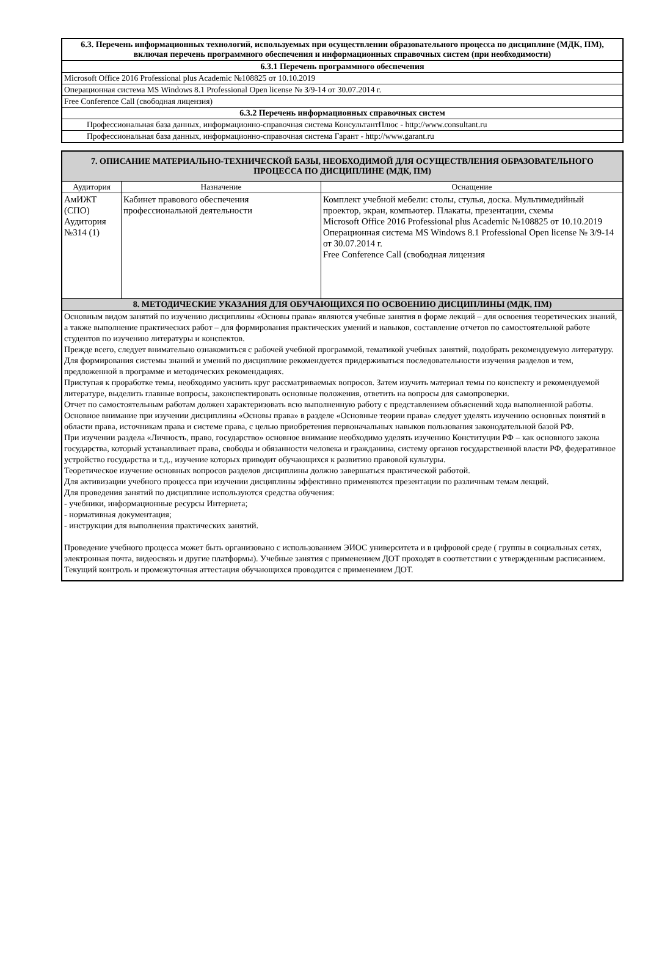| 6.3. Перечень информационных технологий, используемых при осуществлении образовательного процесса по дисциплине (МДК, ПМ), включая перечень программного обеспечения и информационных справочных систем (при необходимости) |
| 6.3.1 Перечень программного обеспечения |
| Microsoft Office 2016 Professional plus Academic №108825 от 10.10.2019 |
| Операционная система MS Windows 8.1 Professional Open license № З/9-14 от 30.07.2014 г. |
| Free Conference Call (свободная лицензия) |
| 6.3.2 Перечень информационных справочных систем |
| Профессиональная база данных, информационно-справочная система КонсультантПлюс - http://www.consultant.ru |
| Профессиональная база данных, информационно-справочная система Гарант - http://www.garant.ru |
| 7. ОПИСАНИЕ МАТЕРИАЛЬНО-ТЕХНИЧЕСКОЙ БАЗЫ, НЕОБХОДИМОЙ ДЛЯ ОСУЩЕСТВЛЕНИЯ ОБРАЗОВАТЕЛЬНОГО ПРОЦЕССА ПО ДИСЦИПЛИНЕ (МДК, ПМ) | | |
| Аудитория | Назначение | Оснащение |
| АмИЖТ (СПО) Аудитория №314 (1) | Кабинет правового обеспечения профессиональной деятельности | Комплект учебной мебели: столы, стулья, доска. Мультимедийный проектор, экран, компьютер. Плакаты, презентации, схемы Microsoft Office 2016 Professional plus Academic №108825 от 10.10.2019 Операционная система MS Windows 8.1 Professional Open license № З/9-14 от 30.07.2014 г. Free Conference Call (свободная лицензия |
| 8. МЕТОДИЧЕСКИЕ УКАЗАНИЯ ДЛЯ ОБУЧАЮЩИХСЯ ПО ОСВОЕНИЮ ДИСЦИПЛИНЫ (МДК, ПМ) | | |
| Основным видом занятий по изучению дисциплины «Основы права» являются учебные занятия в форме лекций – для освоения теоретических знаний, а также выполнение практических работ – для формирования практических умений и навыков, составление отчетов по самостоятельной работе студентов по изучению литературы и конспектов. Прежде всего, следует внимательно ознакомиться с рабочей учебной программой, тематикой учебных занятий, подобрать рекомендуемую литературу. Для формирования системы знаний и умений по дисциплине рекомендуется придерживаться последовательности изучения разделов и тем, предложенной в программе и методических рекомендациях. Приступая к проработке темы, необходимо уяснить круг рассматриваемых вопросов. Затем изучить материал темы по конспекту и рекомендуемой литературе, выделить главные вопросы, законспектировать основные положения, ответить на вопросы для самопроверки. Отчет по самостоятельным работам должен характеризовать всю выполненную работу с представлением объяснений хода выполненной работы. Основное внимание при изучении дисциплины «Основы права» в разделе «Основные теории права» следует уделять изучению основных понятий в области права, источникам права и системе права, с целью приобретения первоначальных навыков пользования законодательной базой РФ. При изучении раздела «Личность, право, государство» основное внимание необходимо уделять изучению Конституции РФ – как основного закона государства, который устанавливает права, свободы и обязанности человека и гражданина, систему органов государственной власти РФ, федеративное устройство государства и т.д., изучение которых приводит обучающихся к развитию правовой культуры. Теоретическое изучение основных вопросов разделов дисциплины должно завершаться практической работой. Для активизации учебного процесса при изучении дисциплины эффективно применяются презентации по различным темам лекций. Для проведения занятий по дисциплине используются средства обучения: - учебники, информационные ресурсы Интернета; - нормативная документация; - инструкции для выполнения практических занятий. Проведение учебного процесса может быть организовано с использованием ЭИОС университета и в цифровой среде ( группы в социальных сетях, электронная почта, видеосвязь и другие платформы). Учебные занятия с применением ДОТ проходят в соответствии с утвержденным расписанием. Текущий контроль и промежуточная аттестация обучающихся проводится с применением ДОТ. | | |